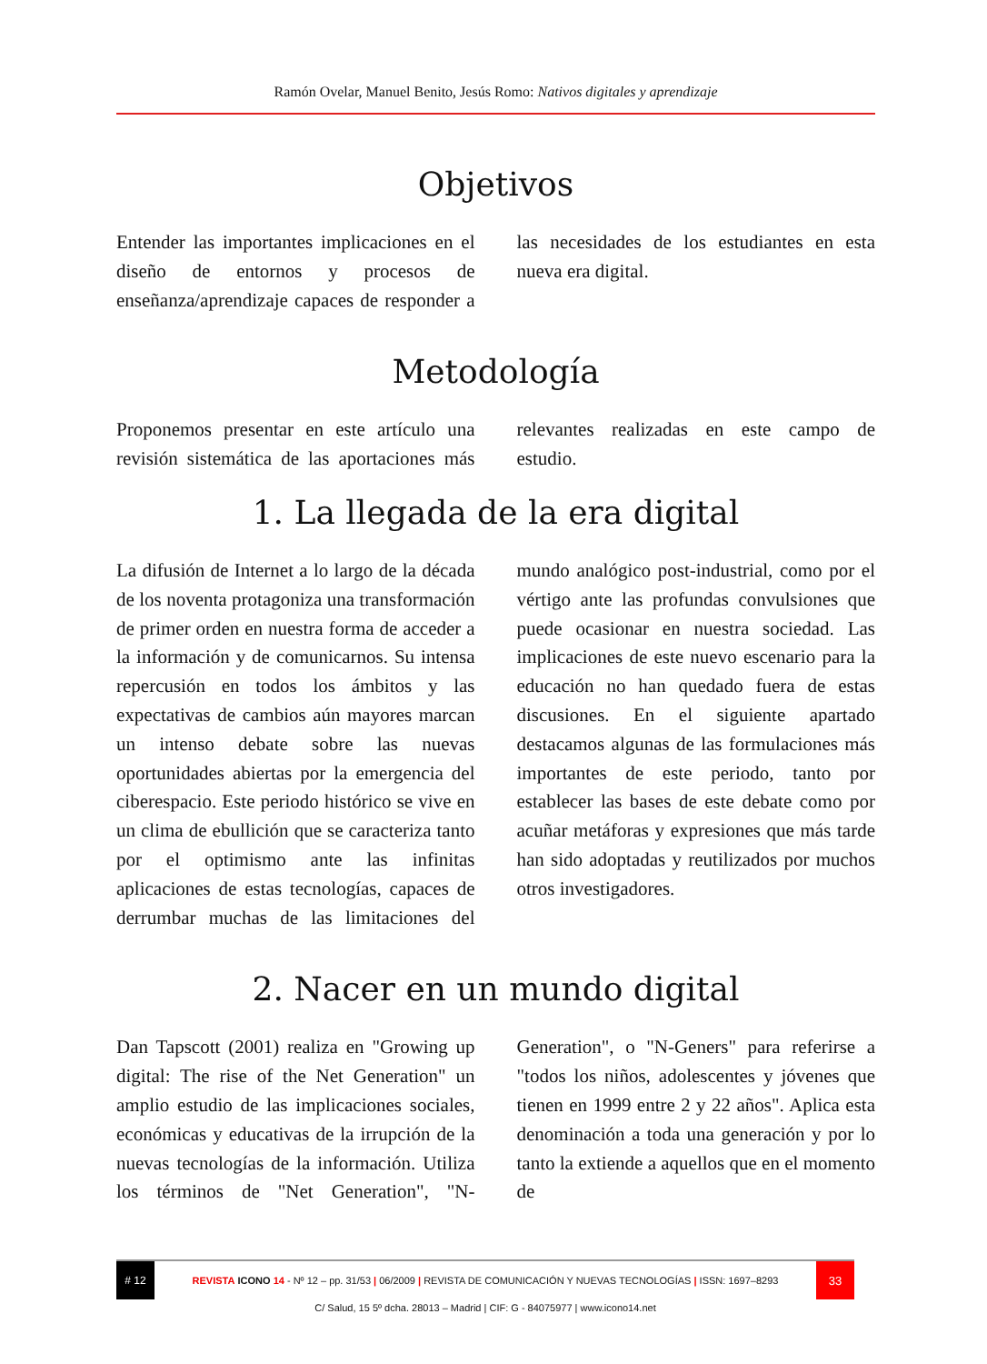Ramón Ovelar, Manuel Benito, Jesús Romo: Nativos digitales y aprendizaje
Objetivos
Entender las importantes implicaciones en el diseño de entornos y procesos de enseñanza/aprendizaje capaces de responder a las necesidades de los estudiantes en esta nueva era digital.
Metodología
Proponemos presentar en este artículo una revisión sistemática de las aportaciones más relevantes realizadas en este campo de estudio.
1. La llegada de la era digital
La difusión de Internet a lo largo de la década de los noventa protagoniza una transformación de primer orden en nuestra forma de acceder a la información y de comunicarnos. Su intensa repercusión en todos los ámbitos y las expectativas de cambios aún mayores marcan un intenso debate sobre las nuevas oportunidades abiertas por la emergencia del ciberespacio. Este periodo histórico se vive en un clima de ebullición que se caracteriza tanto por el optimismo ante las infinitas aplicaciones de estas tecnologías, capaces de derrumbar muchas de las limitaciones del mundo analógico post-industrial, como por el vértigo ante las profundas convulsiones que puede ocasionar en nuestra sociedad. Las implicaciones de este nuevo escenario para la educación no han quedado fuera de estas discusiones. En el siguiente apartado destacamos algunas de las formulaciones más importantes de este periodo, tanto por establecer las bases de este debate como por acuñar metáforas y expresiones que más tarde han sido adoptadas y reutilizados por muchos otros investigadores.
2. Nacer en un mundo digital
Dan Tapscott (2001) realiza en "Growing up digital: The rise of the Net Generation" un amplio estudio de las implicaciones sociales, económicas y educativas de la irrupción de la nuevas tecnologías de la información. Utiliza los términos de "Net Generation", "N-Generation", o "N-Geners" para referirse a "todos los niños, adolescentes y jóvenes que tienen en 1999 entre 2 y 22 años". Aplica esta denominación a toda una generación y por lo tanto la extiende a aquellos que en el momento de
# 12
REVISTA ICONO 14 - Nº 12 – pp. 31/53 | 06/2009 | REVISTA DE COMUNICACIÓN Y NUEVAS TECNOLOGÍAS | ISSN: 1697–8293
33
C/ Salud, 15 5º dcha. 28013 – Madrid | CIF: G - 84075977 | www.icono14.net